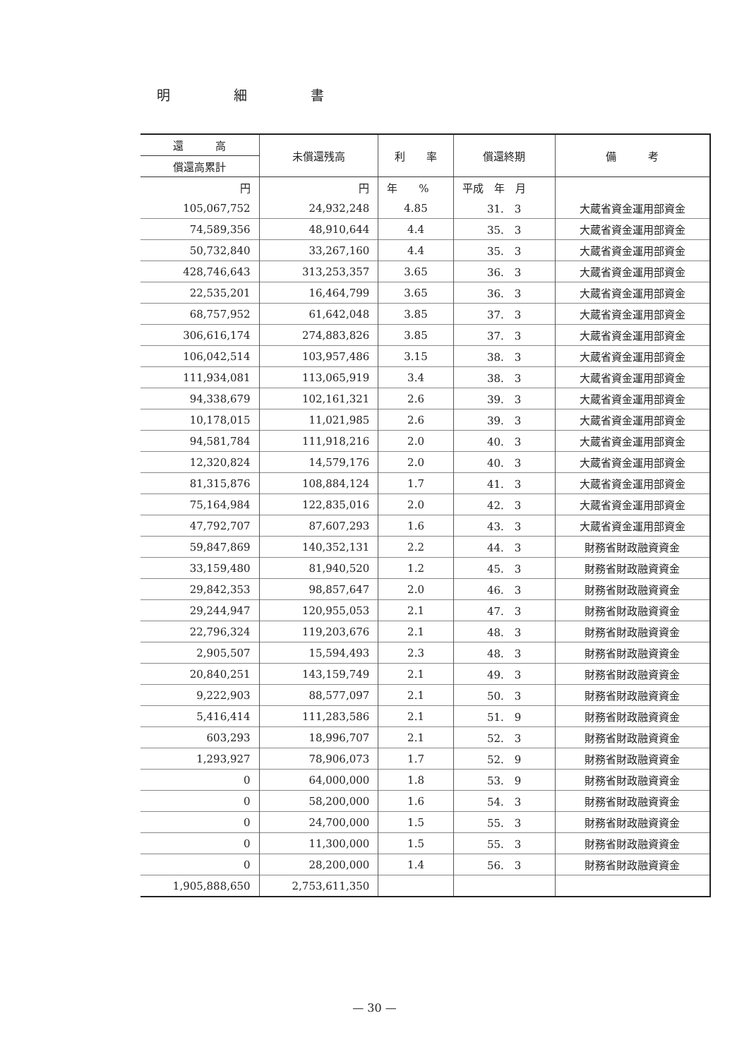明細書
| 還 高 | 未償還残高 | 利 率 | 償還終期 | 備 考 |
| --- | --- | --- | --- | --- |
| 償還高累計 | | | | |
| 円 | 円 | 年 % | 平成 年 月 | |
| 105,067,752 | 24,932,248 | 4.85 | 31. 3 | 大蔵省資金運用部資金 |
| 74,589,356 | 48,910,644 | 4.4 | 35. 3 | 大蔵省資金運用部資金 |
| 50,732,840 | 33,267,160 | 4.4 | 35. 3 | 大蔵省資金運用部資金 |
| 428,746,643 | 313,253,357 | 3.65 | 36. 3 | 大蔵省資金運用部資金 |
| 22,535,201 | 16,464,799 | 3.65 | 36. 3 | 大蔵省資金運用部資金 |
| 68,757,952 | 61,642,048 | 3.85 | 37. 3 | 大蔵省資金運用部資金 |
| 306,616,174 | 274,883,826 | 3.85 | 37. 3 | 大蔵省資金運用部資金 |
| 106,042,514 | 103,957,486 | 3.15 | 38. 3 | 大蔵省資金運用部資金 |
| 111,934,081 | 113,065,919 | 3.4 | 38. 3 | 大蔵省資金運用部資金 |
| 94,338,679 | 102,161,321 | 2.6 | 39. 3 | 大蔵省資金運用部資金 |
| 10,178,015 | 11,021,985 | 2.6 | 39. 3 | 大蔵省資金運用部資金 |
| 94,581,784 | 111,918,216 | 2.0 | 40. 3 | 大蔵省資金運用部資金 |
| 12,320,824 | 14,579,176 | 2.0 | 40. 3 | 大蔵省資金運用部資金 |
| 81,315,876 | 108,884,124 | 1.7 | 41. 3 | 大蔵省資金運用部資金 |
| 75,164,984 | 122,835,016 | 2.0 | 42. 3 | 大蔵省資金運用部資金 |
| 47,792,707 | 87,607,293 | 1.6 | 43. 3 | 大蔵省資金運用部資金 |
| 59,847,869 | 140,352,131 | 2.2 | 44. 3 | 財務省財政融資資金 |
| 33,159,480 | 81,940,520 | 1.2 | 45. 3 | 財務省財政融資資金 |
| 29,842,353 | 98,857,647 | 2.0 | 46. 3 | 財務省財政融資資金 |
| 29,244,947 | 120,955,053 | 2.1 | 47. 3 | 財務省財政融資資金 |
| 22,796,324 | 119,203,676 | 2.1 | 48. 3 | 財務省財政融資資金 |
| 2,905,507 | 15,594,493 | 2.3 | 48. 3 | 財務省財政融資資金 |
| 20,840,251 | 143,159,749 | 2.1 | 49. 3 | 財務省財政融資資金 |
| 9,222,903 | 88,577,097 | 2.1 | 50. 3 | 財務省財政融資資金 |
| 5,416,414 | 111,283,586 | 2.1 | 51. 9 | 財務省財政融資資金 |
| 603,293 | 18,996,707 | 2.1 | 52. 3 | 財務省財政融資資金 |
| 1,293,927 | 78,906,073 | 1.7 | 52. 9 | 財務省財政融資資金 |
| 0 | 64,000,000 | 1.8 | 53. 9 | 財務省財政融資資金 |
| 0 | 58,200,000 | 1.6 | 54. 3 | 財務省財政融資資金 |
| 0 | 24,700,000 | 1.5 | 55. 3 | 財務省財政融資資金 |
| 0 | 11,300,000 | 1.5 | 55. 3 | 財務省財政融資資金 |
| 0 | 28,200,000 | 1.4 | 56. 3 | 財務省財政融資資金 |
| 1,905,888,650 | 2,753,611,350 | | | |
— 30 —